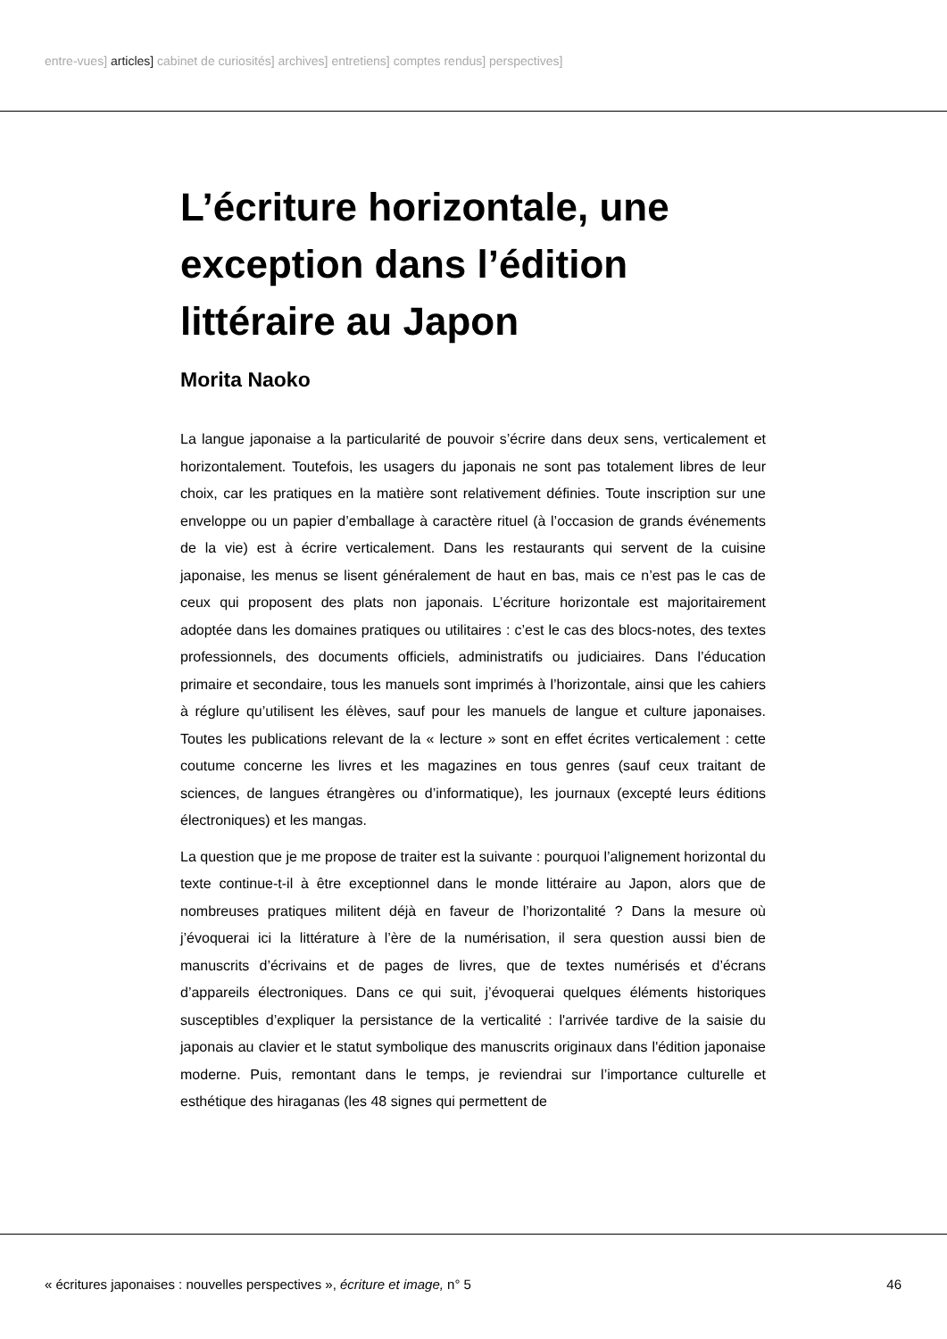entre-vues] articles] cabinet de curiosités] archives] entretiens] comptes rendus] perspectives]
L’écriture horizontale, une exception dans l’édition littéraire au Japon
Morita Naoko
La langue japonaise a la particularité de pouvoir s’écrire dans deux sens, verticalement et horizontalement. Toutefois, les usagers du japonais ne sont pas totalement libres de leur choix, car les pratiques en la matière sont relativement définies. Toute inscription sur une enveloppe ou un papier d’emballage à caractère rituel (à l’occasion de grands événements de la vie) est à écrire verticalement. Dans les restaurants qui servent de la cuisine japonaise, les menus se lisent généralement de haut en bas, mais ce n’est pas le cas de ceux qui proposent des plats non japonais. L’écriture horizontale est majoritairement adoptée dans les domaines pratiques ou utilitaires : c’est le cas des blocs-notes, des textes professionnels, des documents officiels, administratifs ou judiciaires. Dans l’éducation primaire et secondaire, tous les manuels sont imprimés à l’horizontale, ainsi que les cahiers à réglure qu’utilisent les élèves, sauf pour les manuels de langue et culture japonaises. Toutes les publications relevant de la « lecture » sont en effet écrites verticalement : cette coutume concerne les livres et les magazines en tous genres (sauf ceux traitant de sciences, de langues étrangères ou d’informatique), les journaux (excepté leurs éditions électroniques) et les mangas.
La question que je me propose de traiter est la suivante : pourquoi l’alignement horizontal du texte continue-t-il à être exceptionnel dans le monde littéraire au Japon, alors que de nombreuses pratiques militent déjà en faveur de l’horizontalité ? Dans la mesure où j’évoquerai ici la littérature à l’ère de la numérisation, il sera question aussi bien de manuscrits d’écrivains et de pages de livres, que de textes numérisés et d’écrans d’appareils électroniques. Dans ce qui suit, j’évoquerai quelques éléments historiques susceptibles d’expliquer la persistance de la verticalité : l'arrivée tardive de la saisie du japonais au clavier et le statut symbolique des manuscrits originaux dans l'édition japonaise moderne. Puis, remontant dans le temps, je reviendrai sur l’importance culturelle et esthétique des hiraganas (les 48 signes qui permettent de
« écritures japonaises : nouvelles perspectives », écriture et image, n° 5 46